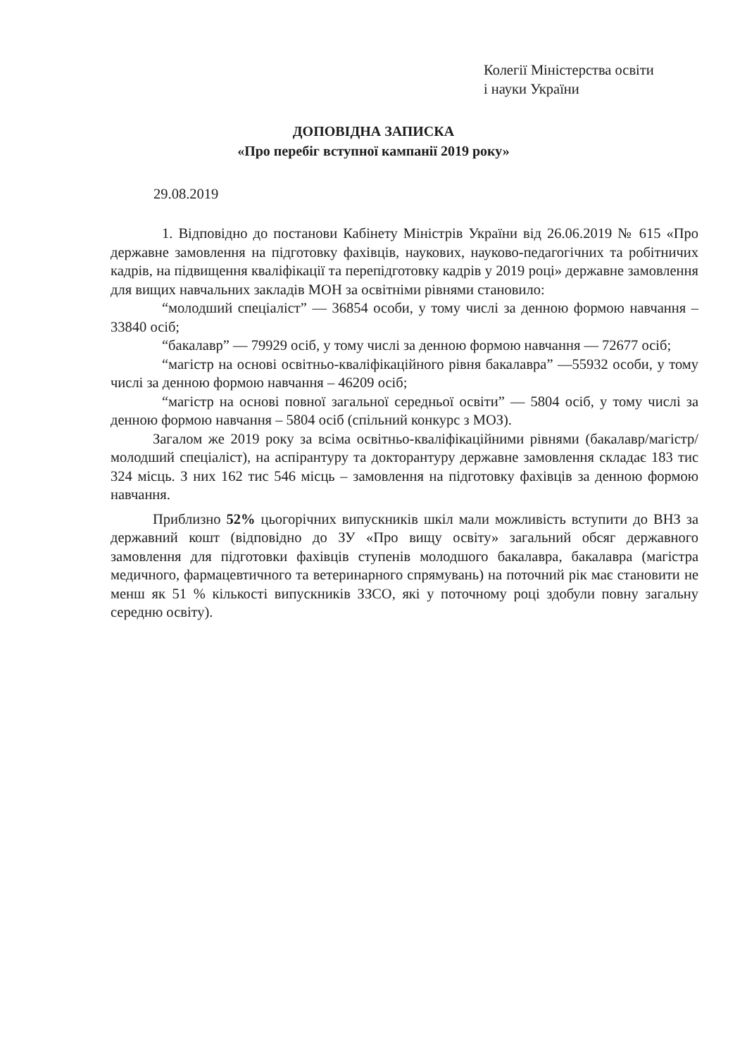Колегії Міністерства освіти
і науки України
ДОПОВІДНА ЗАПИСКА
«Про перебіг вступної кампанії 2019 року»
29.08.2019
1. Відповідно до постанови Кабінету Міністрів України від 26.06.2019 № 615 «Про державне замовлення на підготовку фахівців, наукових, науково-педагогічних та робітничих кадрів, на підвищення кваліфікації та перепідготовку кадрів у 2019 році» державне замовлення для вищих навчальних закладів МОН за освітніми рівнями становило:
“молодший спеціаліст” — 36854 особи, у тому числі за денною формою навчання – 33840 осіб;
“бакалавр” — 79929 осіб, у тому числі за денною формою навчання — 72677 осіб;
“магістр на основі освітньо-кваліфікаційного рівня бакалавра” —55932 особи, у тому числі за денною формою навчання – 46209 осіб;
“магістр на основі повної загальної середньої освіти” — 5804 осіб, у тому числі за денною формою навчання – 5804 осіб (спільний конкурс з МОЗ).
Загалом же 2019 року за всіма освітньо-кваліфікаційними рівнями (бакалавр/магістр/молодший спеціаліст), на аспірантуру та докторантуру державне замовлення складає 183 тис 324 місць. З них 162 тис 546 місць – замовлення на підготовку фахівців за денною формою навчання.
Приблизно 52% цьогорічних випускників шкіл мали можливість вступити до ВНЗ за державний кошт (відповідно до ЗУ «Про вищу освіту» загальний обсяг державного замовлення для підготовки фахівців ступенів молодшого бакалавра, бакалавра (магістра медичного, фармацевтичного та ветеринарного спрямувань) на поточний рік має становити не менш як 51 % кількості випускників ЗЗСО, які у поточному році здобули повну загальну середню освіту).